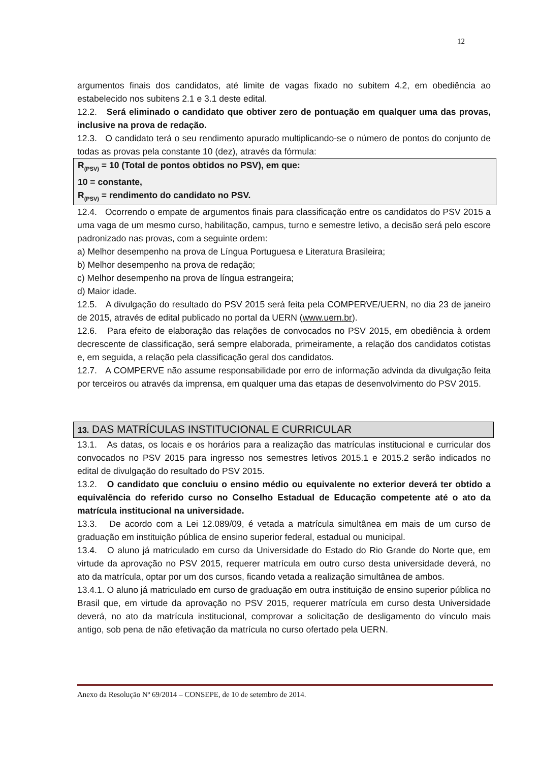12
argumentos finais dos candidatos, até limite de vagas fixado no subitem 4.2, em obediência ao estabelecido nos subitens 2.1 e 3.1 deste edital.
12.2. Será eliminado o candidato que obtiver zero de pontuação em qualquer uma das provas, inclusive na prova de redação.
12.3. O candidato terá o seu rendimento apurado multiplicando-se o número de pontos do conjunto de todas as provas pela constante 10 (dez), através da fórmula:
R<sub>(PSV)</sub> = 10 (Total de pontos obtidos no PSV), em que:
10 = constante,
R<sub>(PSV)</sub> = rendimento do candidato no PSV.
12.4. Ocorrendo o empate de argumentos finais para classificação entre os candidatos do PSV 2015 a uma vaga de um mesmo curso, habilitação, campus, turno e semestre letivo, a decisão será pelo escore padronizado nas provas, com a seguinte ordem:
a) Melhor desempenho na prova de Língua Portuguesa e Literatura Brasileira;
b) Melhor desempenho na prova de redação;
c) Melhor desempenho na prova de língua estrangeira;
d) Maior idade.
12.5. A divulgação do resultado do PSV 2015 será feita pela COMPERVE/UERN, no dia 23 de janeiro de 2015, através de edital publicado no portal da UERN (www.uern.br).
12.6. Para efeito de elaboração das relações de convocados no PSV 2015, em obediência à ordem decrescente de classificação, será sempre elaborada, primeiramente, a relação dos candidatos cotistas e, em seguida, a relação pela classificação geral dos candidatos.
12.7. A COMPERVE não assume responsabilidade por erro de informação advinda da divulgação feita por terceiros ou através da imprensa, em qualquer uma das etapas de desenvolvimento do PSV 2015.
13. DAS MATRÍCULAS INSTITUCIONAL E CURRICULAR
13.1. As datas, os locais e os horários para a realização das matrículas institucional e curricular dos convocados no PSV 2015 para ingresso nos semestres letivos 2015.1 e 2015.2 serão indicados no edital de divulgação do resultado do PSV 2015.
13.2. O candidato que concluiu o ensino médio ou equivalente no exterior deverá ter obtido a equivalência do referido curso no Conselho Estadual de Educação competente até o ato da matrícula institucional na universidade.
13.3. De acordo com a Lei 12.089/09, é vetada a matrícula simultânea em mais de um curso de graduação em instituição pública de ensino superior federal, estadual ou municipal.
13.4. O aluno já matriculado em curso da Universidade do Estado do Rio Grande do Norte que, em virtude da aprovação no PSV 2015, requerer matrícula em outro curso desta universidade deverá, no ato da matrícula, optar por um dos cursos, ficando vetada a realização simultânea de ambos.
13.4.1. O aluno já matriculado em curso de graduação em outra instituição de ensino superior pública no Brasil que, em virtude da aprovação no PSV 2015, requerer matrícula em curso desta Universidade deverá, no ato da matrícula institucional, comprovar a solicitação de desligamento do vínculo mais antigo, sob pena de não efetivação da matrícula no curso ofertado pela UERN.
Anexo da Resolução Nº 69/2014 – CONSEPE, de 10 de setembro de 2014.